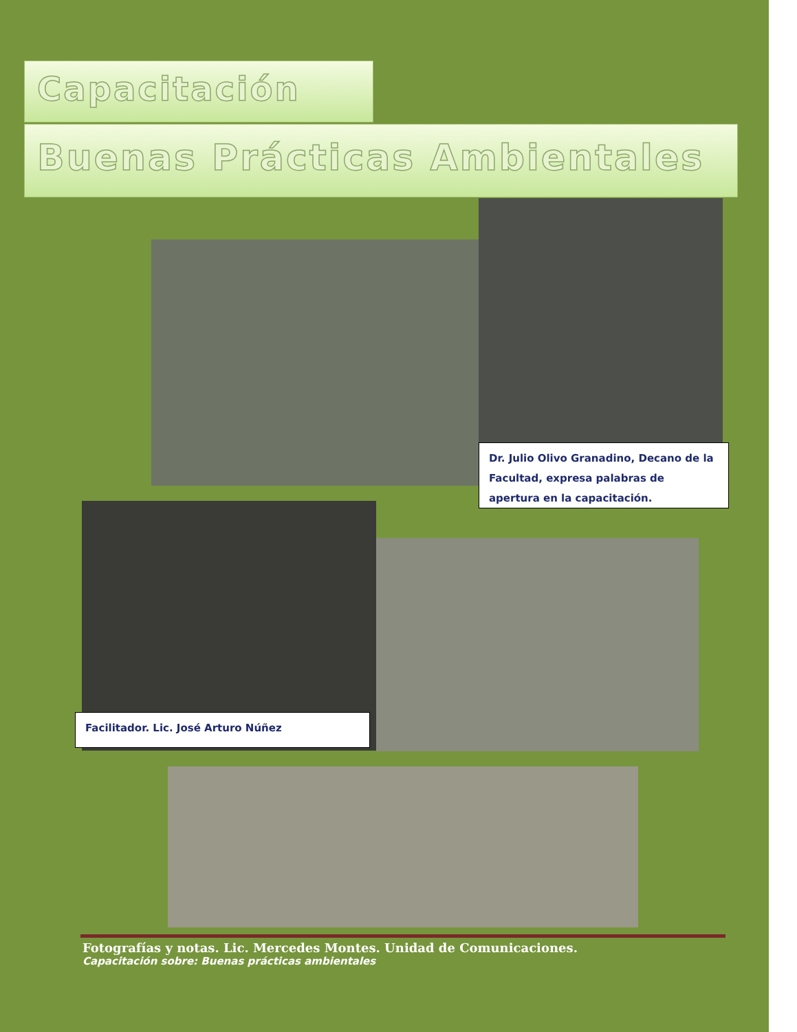Capacitación
Buenas Prácticas Ambientales
Dr. Julio Olivo Granadino, Decano de la Facultad, expresa palabras de apertura en la capacitación.
Facilitador. Lic. José Arturo Núñez
Fotografías y notas. Lic. Mercedes Montes. Unidad de Comunicaciones.
Capacitación sobre: Buenas prácticas ambientales